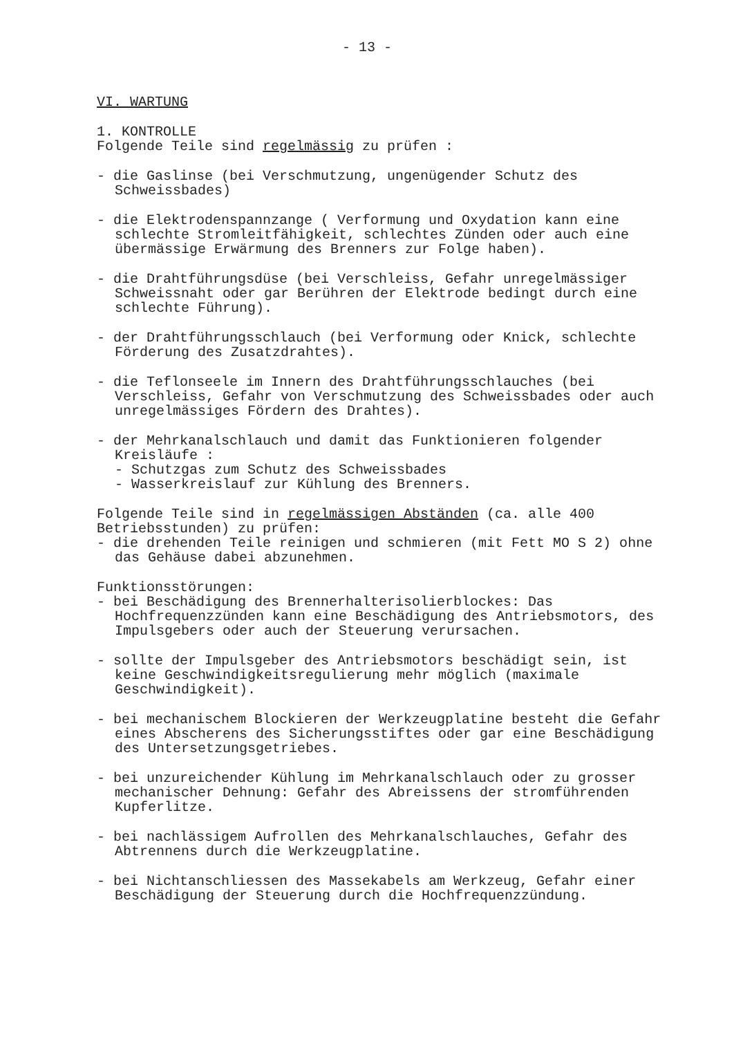- 13 -
VI. WARTUNG
1. KONTROLLE
Folgende Teile sind regelmässig zu prüfen :
- die Gaslinse (bei Verschmutzung, ungenügender Schutz des Schweissbades)
- die Elektrodenspannzange ( Verformung und Oxydation kann eine schlechte Stromleitfähigkeit, schlechtes Zünden oder auch eine übermässige Erwärmung des Brenners zur Folge haben).
- die Drahtführungsdüse (bei Verschleiss, Gefahr unregelmässiger Schweissnaht oder gar Berühren der Elektrode bedingt durch eine schlechte Führung).
- der Drahtführungsschlauch (bei Verformung oder Knick, schlechte Förderung des Zusatzdrahtes).
- die Teflonseele im Innern des Drahtführungsschlauches (bei Verschleiss, Gefahr von Verschmutzung des Schweissbades oder auch unregelmässiges Fördern des Drahtes).
- der Mehrkanalschlauch und damit das Funktionieren folgender Kreisläufe :
- Schutzgas zum Schutz des Schweissbades
- Wasserkreislauf zur Kühlung des Brenners.
Folgende Teile sind in regelmässigen Abständen (ca. alle 400 Betriebsstunden) zu prüfen:
- die drehenden Teile reinigen und schmieren (mit Fett MO S 2) ohne das Gehäuse dabei abzunehmen.
Funktionsstörungen:
- bei Beschädigung des Brennerhalterisolierblockes: Das Hochfrequenzzünden kann eine Beschädigung des Antriebsmotors, des Impulsgebers oder auch der Steuerung verursachen.
- sollte der Impulsgeber des Antriebsmotors beschädigt sein, ist keine Geschwindigkeitsregulierung mehr möglich (maximale Geschwindigkeit).
- bei mechanischem Blockieren der Werkzeugplatine besteht die Gefahr eines Abscherens des Sicherungsstiftes oder gar eine Beschädigung des Untersetzungsgetriebes.
- bei unzureichender Kühlung im Mehrkanalschlauch oder zu grosser mechanischer Dehnung: Gefahr des Abreissens der stromführenden Kupferlitze.
- bei nachlässigem Aufrollen des Mehrkanalschlauches, Gefahr des Abtrennens durch die Werkzeugplatine.
- bei Nichtanschliessen des Massekabels am Werkzeug, Gefahr einer Beschädigung der Steuerung durch die Hochfrequenzzündung.